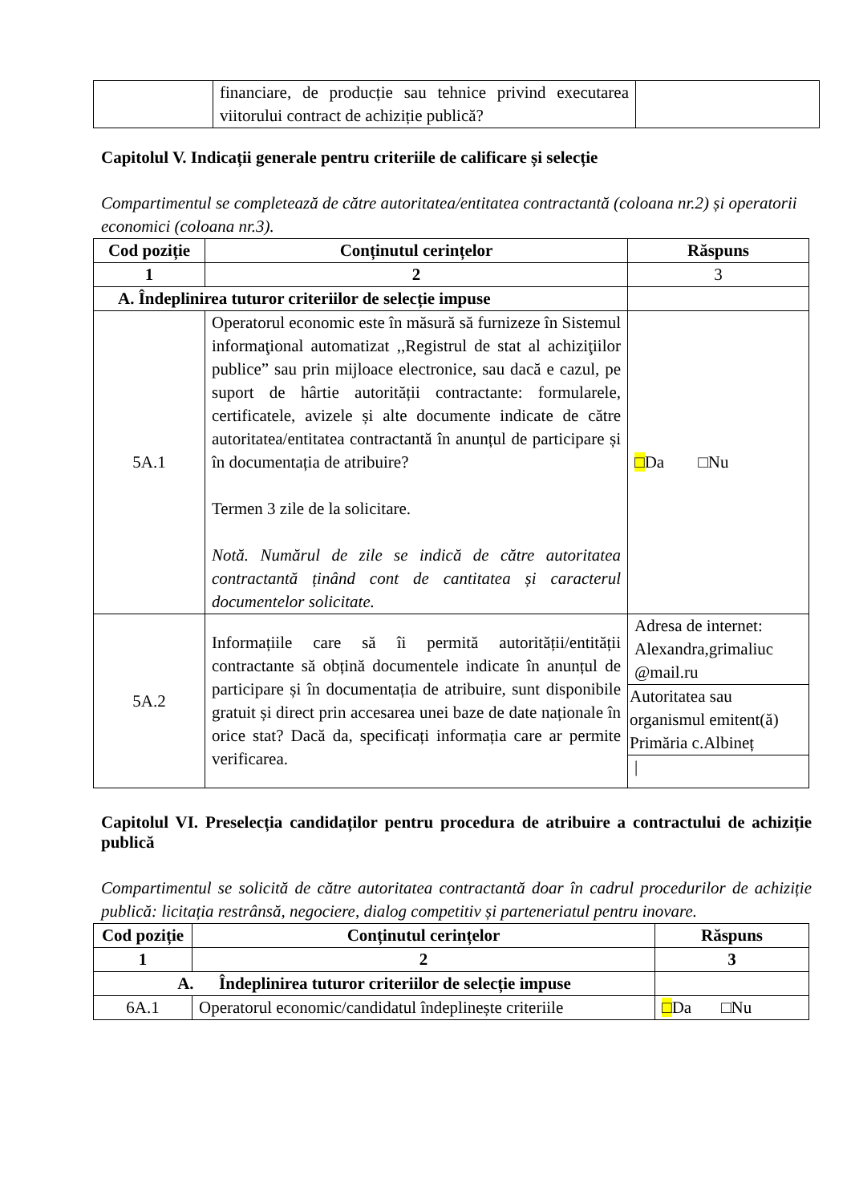| | financiare, de producție sau tehnice privind executarea viitorului contract de achiziție publică? | |
Capitolul V. Indicații generale pentru criteriile de calificare și selecție
Compartimentul se completează de către autoritatea/entitatea contractantă (coloana nr.2) și operatorii economici (coloana nr.3).
| Cod poziție | Conținutul cerințelor | Răspuns |
| --- | --- | --- |
| 1 | 2 | 3 |
| A. Îndeplinirea tuturor criteriilor de selecție impuse | | |
| 5A.1 | Operatorul economic este în măsură să furnizeze în Sistemul informaţional automatizat ,,Registrul de stat al achiziţiilor publice” sau prin mijloace electronice, sau dacă e cazul, pe suport de hârtie autorității contractante: formularele, certificatele, avizele și alte documente indicate de către autoritatea/entitatea contractantă în anunțul de participare și în documentația de atribuire? Termen 3 zile de la solicitare. Notă. Numărul de zile se indică de către autoritatea contractantă ținând cont de cantitatea și caracterul documentelor solicitate. | □ Da □Nu |
| 5A.2 | Informațiile care să îi permită autorității/entității contractante să obțină documentele indicate în anunțul de participare și în documentația de atribuire, sunt disponibile gratuit și direct prin accesarea unei baze de date naționale în orice stat? Dacă da, specificați informația care ar permite verificarea. | Adresa de internet: Alexandra,grimaliuc @mail.ru |
| | | Autoritatea sau organismul emitent(ă) Primăria c.Albineț |
| | | / |
Capitolul VI. Preselecția candidaților pentru procedura de atribuire a contractului de achiziție publică
Compartimentul se solicită de către autoritatea contractantă doar în cadrul procedurilor de achiziție publică: licitația restrânsă, negociere, dialog competitiv și parteneriatul pentru inovare.
| Cod poziție | Conținutul cerințelor | Răspuns |
| --- | --- | --- |
| 1 | 2 | 3 |
| A. Îndeplinirea tuturor criteriilor de selecție impuse | | |
| 6A.1 | Operatorul economic/candidatul îndeplinește criteriile | □ Da □Nu |